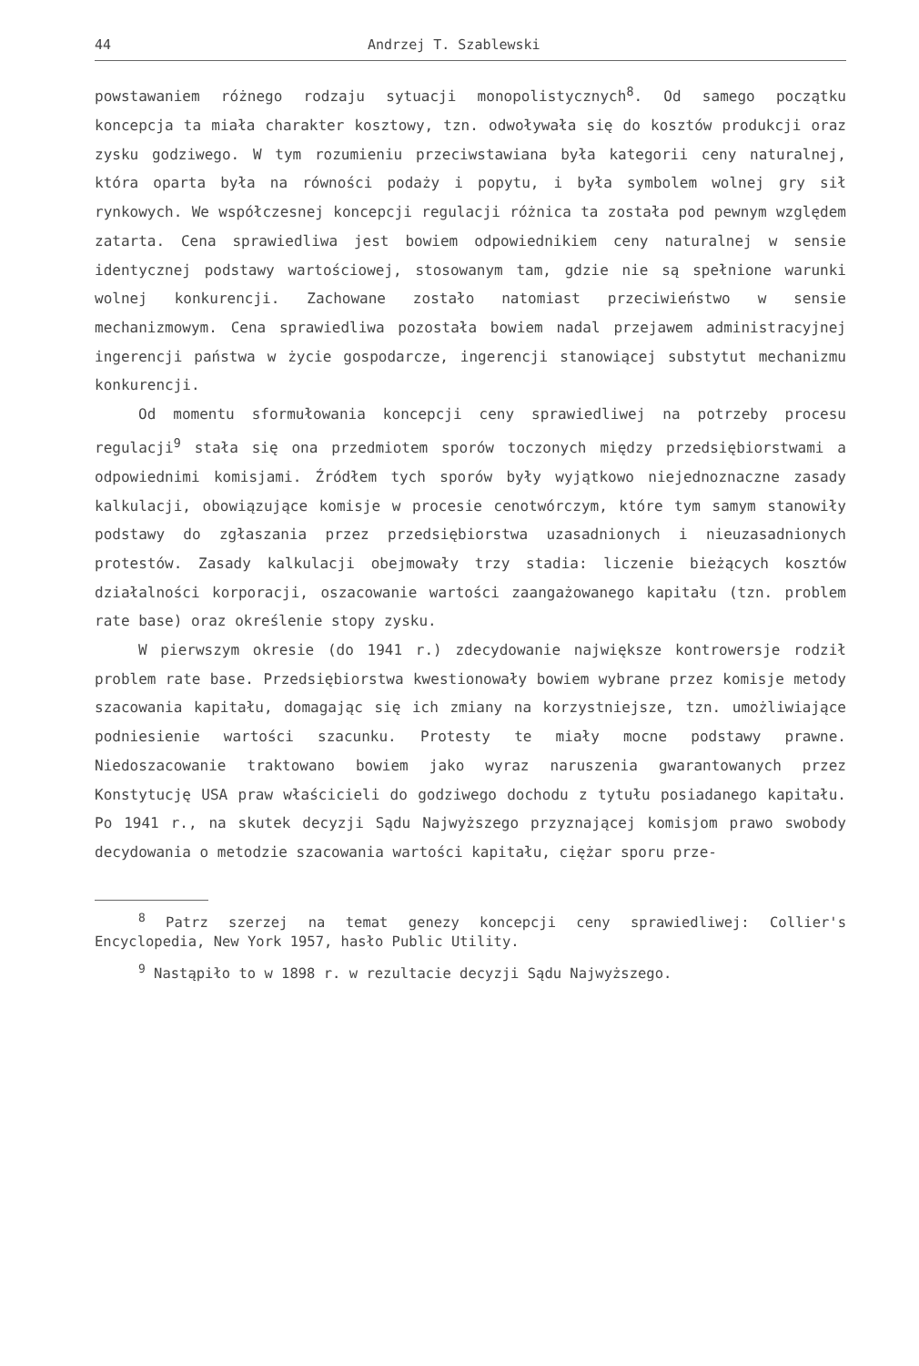44 Andrzej T. Szablewski
powstawaniem różnego rodzaju sytuacji monopolistycznych<sup>8</sup>. Od samego początku koncepcja ta miała charakter kosztowy, tzn. odwoływała się do kosztów produkcji oraz zysku godziwego. W tym rozumieniu przeciwstawiana była kategorii ceny naturalnej, która oparta była na równości podaży i popytu, i była symbolem wolnej gry sił rynkowych. We współczesnej koncepcji regulacji różnica ta została pod pewnym względem zatarta. Cena sprawiedliwa jest bowiem odpowiednikiem ceny naturalnej w sensie identycznej podstawy wartościowej, stosowanym tam, gdzie nie są spełnione warunki wolnej konkurencji. Zachowane zostało natomiast przeciwieństwo w sensie mechanizmowym. Cena sprawiedliwa pozostała bowiem nadal przejawem administracyjnej ingerencji państwa w życie gospodarcze, ingerencji stanowiącej substytut mechanizmu konkurencji.
Od momentu sformułowania koncepcji ceny sprawiedliwej na potrzeby procesu regulacji<sup>9</sup> stała się ona przedmiotem sporów toczonych między przedsiębiorstwami a odpowiednimi komisjami. Źródłem tych sporów były wyjątkowo niejednoznaczne zasady kalkulacji, obowiązujące komisje w procesie cenotwórczym, które tym samym stanowiły podstawy do zgłaszania przez przedsiębiorstwa uzasadnionych i nieuzasadnionych protestów. Zasady kalkulacji obejmowały trzy stadia: liczenie bieżących kosztów działalności korporacji, oszacowanie wartości zaangażowanego kapitału (tzn. problem rate base) oraz określenie stopy zysku.
W pierwszym okresie (do 1941 r.) zdecydowanie największe kontrowersje rodził problem rate base. Przedsiębiorstwa kwestionowały bowiem wybrane przez komisje metody szacowania kapitału, domagając się ich zmiany na korzystniejsze, tzn. umożliwiające podniesienie wartości szacunku. Protesty te miały mocne podstawy prawne. Niedoszacowanie traktowano bowiem jako wyraz naruszenia gwarantowanych przez Konstytucję USA praw właścicieli do godziwego dochodu z tytułu posiadanego kapitału. Po 1941 r., na skutek decyzji Sądu Najwyższego przyznającej komisjom prawo swobody decydowania o metodzie szacowania wartości kapitału, ciężar sporu prze-
<sup>8</sup> Patrz szerzej na temat genezy koncepcji ceny sprawiedliwej: Collier's Encyclopedia, New York 1957, hasło Public Utility.
<sup>9</sup> Nastąpiło to w 1898 r. w rezultacie decyzji Sądu Najwyższego.